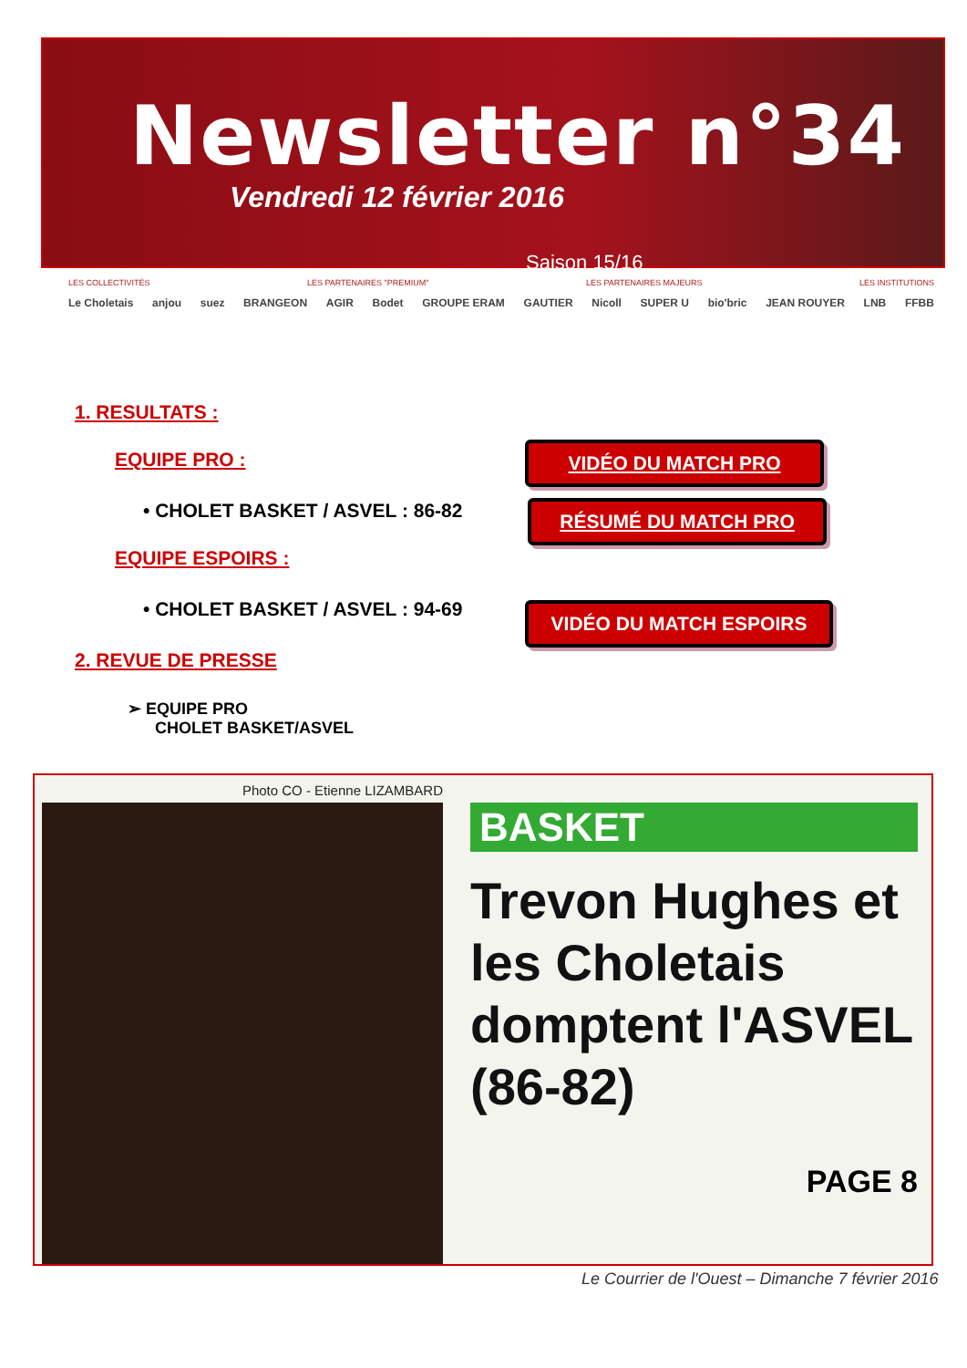Newsletter n°34
Vendredi 12 février 2016
Saison 15/16
LES COLLECTIVITÉS LES PARTENAIRES "PREMIUM" LES PARTENAIRES MAJEURS LES INSTITUTIONS
Le Choletais anjou suez BRANGEON AGIR Bodet GROUPE ERAM GAUTIER Nicoll SUPER U bio'bric JEAN ROUYER LNB FFBB
1. RESULTATS :
EQUIPE PRO :
• CHOLET BASKET / ASVEL : 86-82
EQUIPE ESPOIRS :
• CHOLET BASKET / ASVEL : 94-69
2. REVUE DE PRESSE
➢ EQUIPE PRO
CHOLET BASKET/ASVEL
VIDÉO DU MATCH PRO
RÉSUMÉ DU MATCH PRO
VIDÉO DU MATCH ESPOIRS
Photo CO - Etienne LIZAMBARD
BASKET
Trevon Hughes et les Choletais domptent l'ASVEL (86-82)
PAGE 8
Le Courrier de l'Ouest – Dimanche 7 février 2016